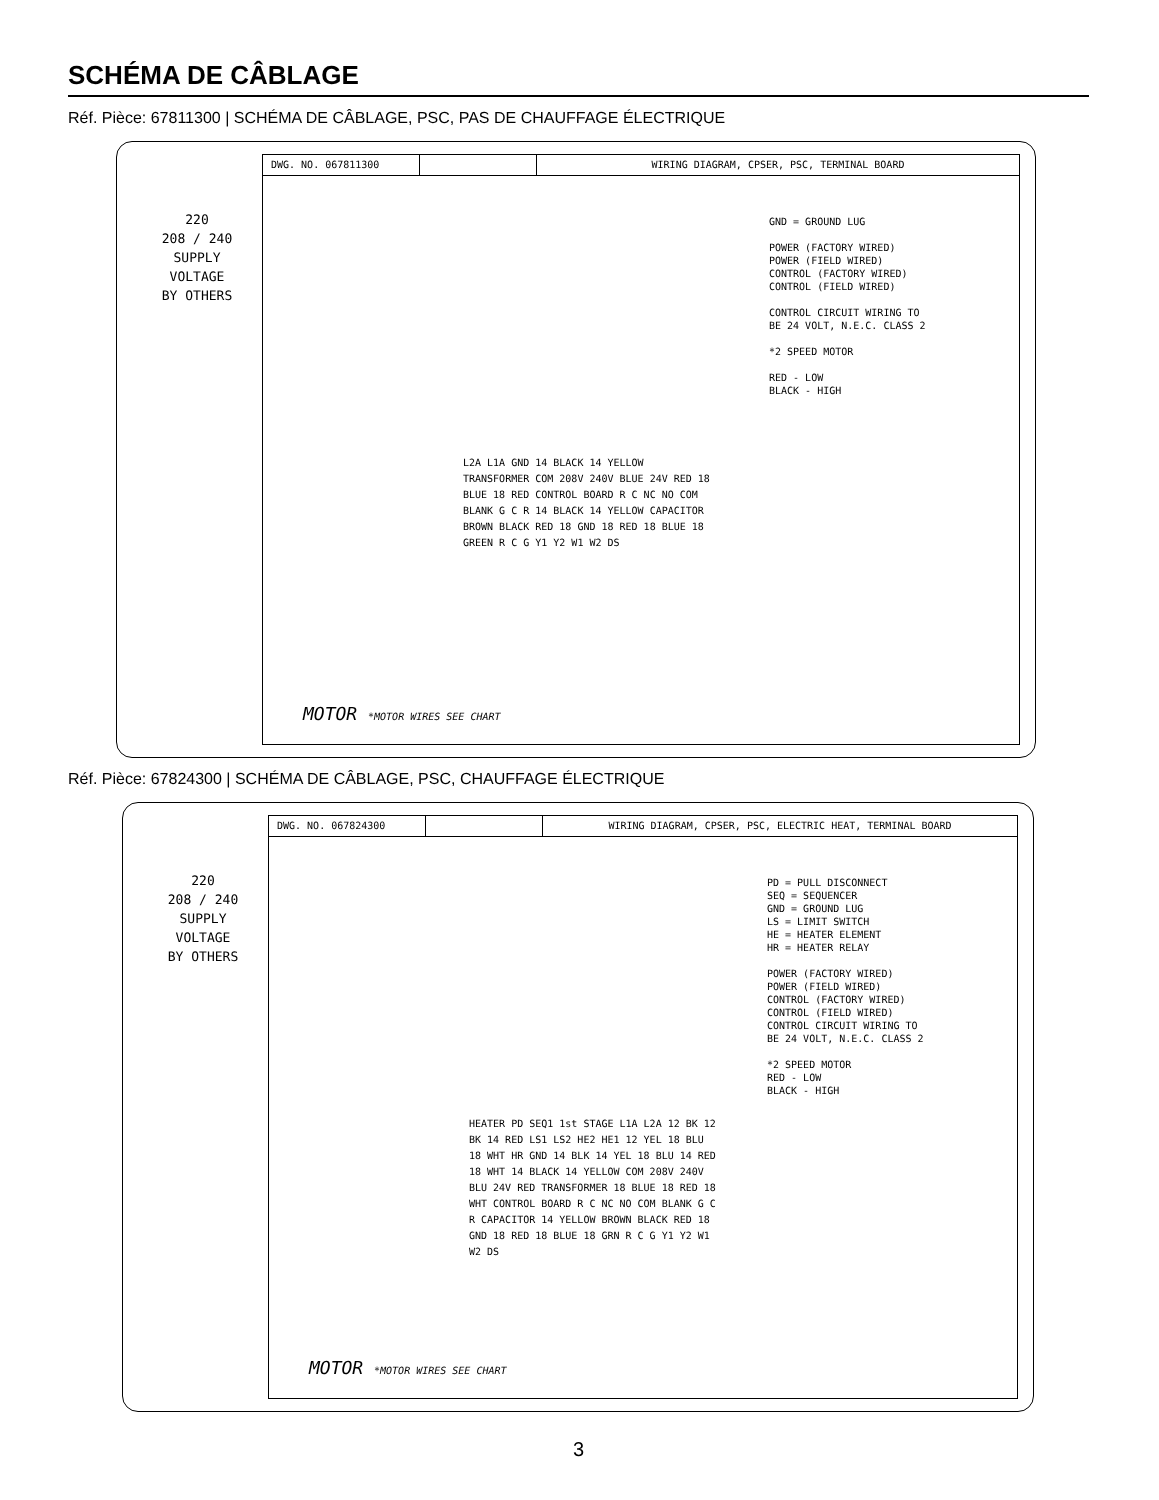SCHÉMA DE CÂBLAGE
Réf. Pièce: 67811300 | SCHÉMA DE CÂBLAGE, PSC, PAS DE CHAUFFAGE ÉLECTRIQUE
220
208 / 240
SUPPLY
VOLTAGE
BY OTHERS
DWG. NO. 067811300 WIRING DIAGRAM, CPSER, PSC, TERMINAL BOARD
GND = GROUND LUG
POWER (FACTORY WIRED)
POWER (FIELD WIRED)
CONTROL (FACTORY WIRED)
CONTROL (FIELD WIRED)
CONTROL CIRCUIT WIRING TO
BE 24 VOLT, N.E.C. CLASS 2
*2 SPEED MOTOR
RED - LOW
BLACK - HIGH
L2A L1A GND 14 BLACK 14 YELLOW TRANSFORMER COM 208V 240V BLUE 24V RED 18 BLUE 18 RED CONTROL BOARD R C NC NO COM BLANK G C R 14 BLACK 14 YELLOW CAPACITOR BROWN BLACK RED 18 GND 18 RED 18 BLUE 18 GREEN R C G Y1 Y2 W1 W2 DS
MOTOR *MOTOR WIRES SEE CHART
Réf. Pièce: 67824300 | SCHÉMA DE CÂBLAGE, PSC, CHAUFFAGE ÉLECTRIQUE
220
208 / 240
SUPPLY
VOLTAGE
BY OTHERS
DWG. NO. 067824300 WIRING DIAGRAM, CPSER, PSC, ELECTRIC HEAT, TERMINAL BOARD
PD = PULL DISCONNECT
SEQ = SEQUENCER
GND = GROUND LUG
LS = LIMIT SWITCH
HE = HEATER ELEMENT
HR = HEATER RELAY
POWER (FACTORY WIRED)
POWER (FIELD WIRED)
CONTROL (FACTORY WIRED)
CONTROL (FIELD WIRED)
CONTROL CIRCUIT WIRING TO
BE 24 VOLT, N.E.C. CLASS 2
*2 SPEED MOTOR
RED - LOW
BLACK - HIGH
HEATER PD SEQ1 1st STAGE L1A L2A 12 BK 12 BK 14 RED LS1 LS2 HE2 HE1 12 YEL 18 BLU 18 WHT HR GND 14 BLK 14 YEL 18 BLU 14 RED 18 WHT 14 BLACK 14 YELLOW COM 208V 240V BLU 24V RED TRANSFORMER 18 BLUE 18 RED 18 WHT CONTROL BOARD R C NC NO COM BLANK G C R CAPACITOR 14 YELLOW BROWN BLACK RED 18 GND 18 RED 18 BLUE 18 GRN R C G Y1 Y2 W1 W2 DS
MOTOR *MOTOR WIRES SEE CHART
3